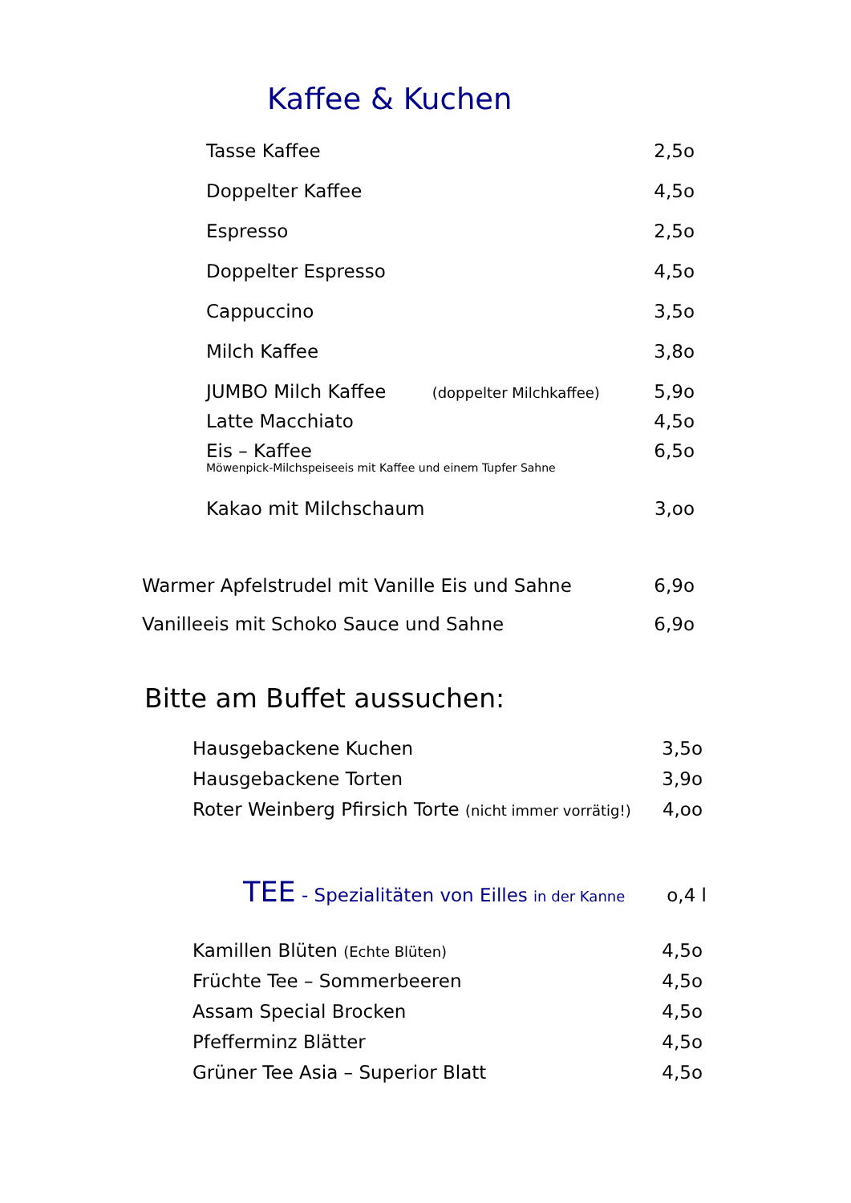Kaffee & Kuchen
Tasse Kaffee 2,5o
Doppelter Kaffee 4,5o
Espresso 2,5o
Doppelter Espresso 4,5o
Cappuccino 3,5o
Milch Kaffee 3,8o
JUMBO Milch Kaffee (doppelter Milchkaffee) 5,9o
Latte Macchiato 4,5o
Eis – Kaffee 6,5o
Möwenpick-Milchspeiseeis mit Kaffee und einem Tupfer Sahne
Kakao mit Milchschaum 3,oo
Warmer Apfelstrudel mit Vanille Eis und Sahne 6,9o
Vanilleeis mit Schoko Sauce und Sahne 6,9o
Bitte am Buffet aussuchen:
Hausgebackene Kuchen 3,5o
Hausgebackene Torten 3,9o
Roter Weinberg Pfirsich Torte (nicht immer vorrätig!) 4,oo
TEE - Spezialitäten von Eilles in der Kanne o,4 l
Kamillen Blüten (Echte Blüten) 4,5o
Früchte Tee – Sommerbeeren 4,5o
Assam Special Brocken 4,5o
Pfefferminz Blätter 4,5o
Grüner Tee Asia – Superior Blatt 4,5o